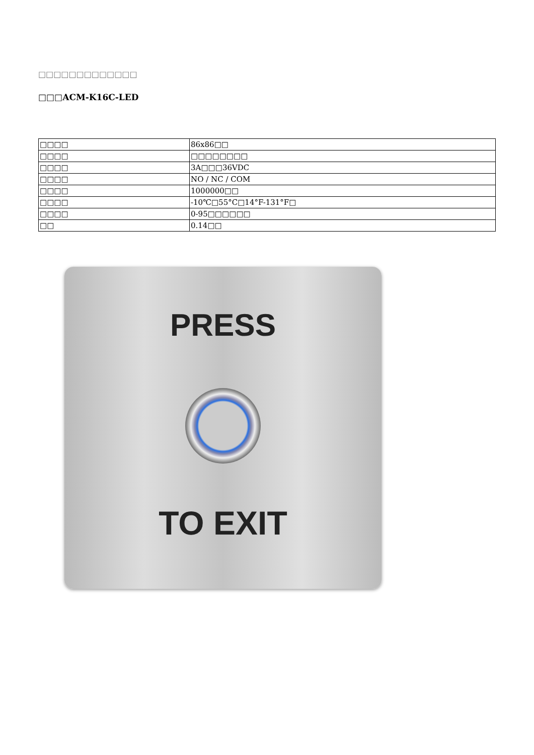□□□□□□□□□□□□□
□□□ACM-K16C-LED
| □□□□ | 86x86□□ |
| □□□□ | □□□□□□□□ |
| □□□□ | 3A□□□36VDC |
| □□□□ | NO / NC / COM |
| □□□□ | 1000000□□ |
| □□□□ | -10℃□55°C□14°F-131°F□ |
| □□□□ | 0-95□□□□□□ |
| □□ | 0.14□□ |
PRESS
TO EXIT